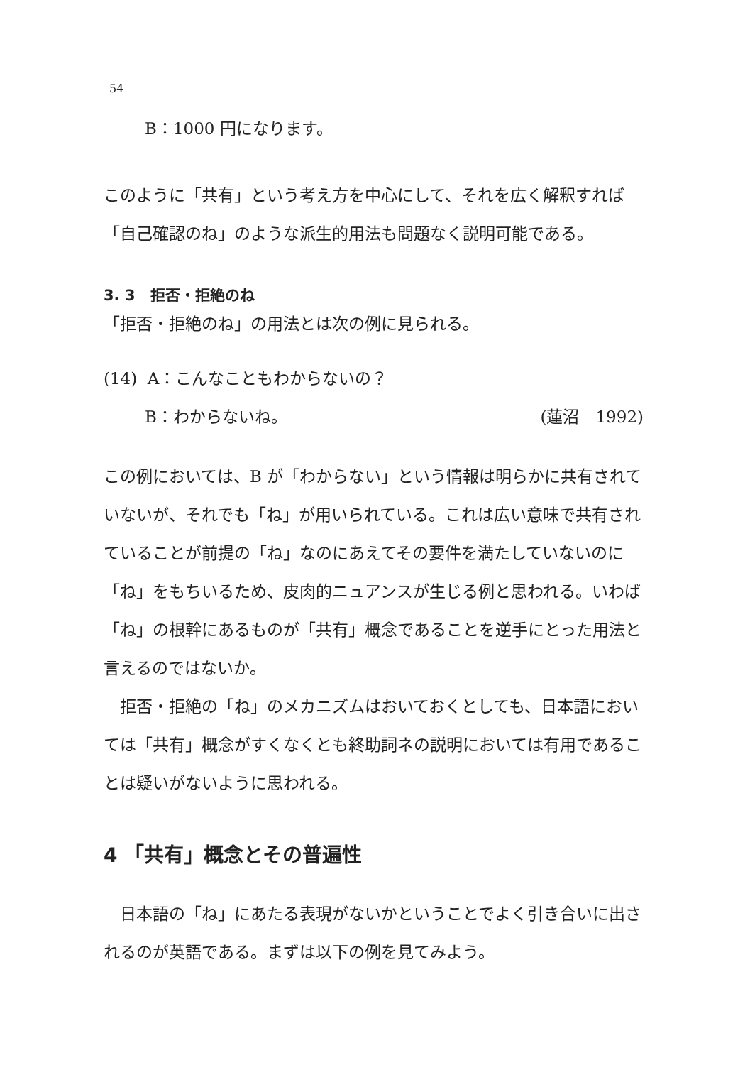54
B：1000 円になります。
このように「共有」という考え方を中心にして、それを広く解釈すれば「自己確認のね」のような派生的用法も問題なく説明可能である。
3. 3　拒否・拒絶のね
「拒否・拒絶のね」の用法とは次の例に見られる。
(14) A：こんなこともわからないの？
B：わからないね。 (蓮沼　1992)
この例においては、B が「わからない」という情報は明らかに共有されていないが、それでも「ね」が用いられている。これは広い意味で共有されていることが前提の「ね」なのにあえてその要件を満たしていないのに「ね」をもちいるため、皮肉的ニュアンスが生じる例と思われる。いわば「ね」の根幹にあるものが「共有」概念であることを逆手にとった用法と言えるのではないか。
　拒否・拒絶の「ね」のメカニズムはおいておくとしても、日本語においては「共有」概念がすくなくとも終助詞ネの説明においては有用であることは疑いがないように思われる。
4 「共有」概念とその普遍性
　日本語の「ね」にあたる表現がないかということでよく引き合いに出されるのが英語である。まずは以下の例を見てみよう。